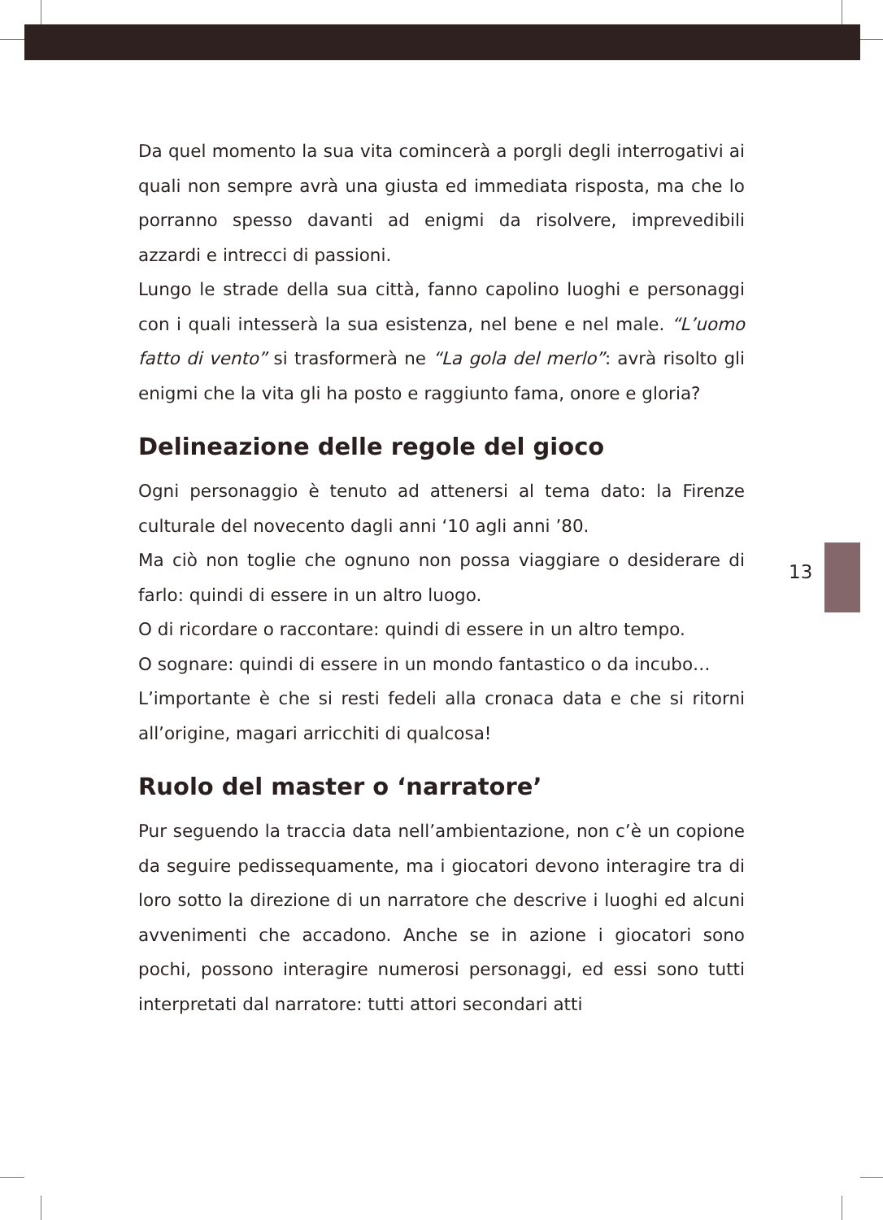Da quel momento la sua vita comincerà a porgli degli interrogati­vi ai quali non sempre avrà una giusta ed immediata risposta, ma che lo porranno spesso davanti ad enigmi da risolvere, impreve­dibili azzardi e intrecci di passioni.
Lungo le strade della sua città, fanno capolino luoghi e perso­naggi con i quali intesserà la sua esistenza, nel bene e nel male. “L’uomo fatto di vento” si trasformerà ne “La gola del merlo”: avrà risolto gli enigmi che la vita gli ha posto e raggiunto fama, onore e gloria?
Delineazione delle regole del gioco
Ogni personaggio è tenuto ad attenersi al tema dato: la Firenze culturale del novecento dagli anni ‘10 agli anni ’80.
Ma ciò non toglie che ognuno non possa viaggiare o desiderare di farlo: quindi di essere in un altro luogo.
O di ricordare o raccontare: quindi di essere in un altro tempo.
O sognare: quindi di essere in un mondo fantastico o da incubo…
L’importante è che si resti fedeli alla cronaca data e che si ritorni all’origine, magari arricchiti di qualcosa!
Ruolo del master o ‘narratore’
Pur seguendo la traccia data nell’ambientazione, non c’è un co­pione da seguire pedissequamente, ma i giocatori devono inte­ragire tra di loro sotto la direzione di un narratore che descrive i luoghi ed alcuni avvenimenti che accadono. Anche se in azione i giocatori sono pochi, possono interagire numerosi personaggi, ed essi sono tutti interpretati dal narratore: tutti attori secondari atti
13